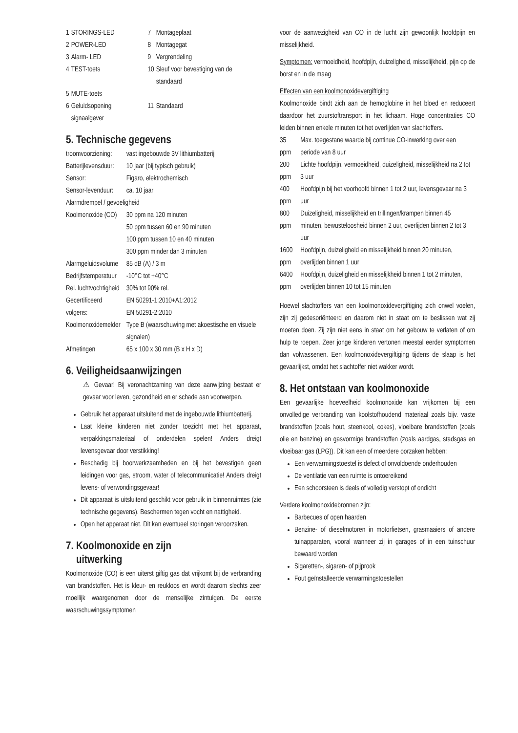| 1 | STORINGS-LED | 7 | Montageplaat |
| 2 | POWER-LED | 8 | Montagegat |
| 3 | Alarm- LED | 9 | Vergrendeling |
| 4 | TEST-toets | 10 | Sleuf voor bevestiging van de standaard |
| 5 | MUTE-toets | | |
| 6 | Geluidsopening signaalgever | 11 | Standaard |
5. Technische gegevens
| troomvoorziening: | vast ingebouwde 3V lithiumbatterij |
| Batterijlevensduur: | 10 jaar (bij typisch gebruik) |
| Sensor: | Figaro, elektrochemisch |
| Sensor-levenduur: | ca. 10 jaar |
| Alarmdrempel / gevoeligheid | |
| Koolmonoxide (CO) | 30 ppm na 120 minuten 50 ppm tussen 60 en 90 minuten 100 ppm tussen 10 en 40 minuten 300 ppm minder dan 3 minuten |
| Alarmgeluidsvolume | 85 dB (A) / 3 m |
| Bedrijfstemperatuur | -10°C tot +40°C |
| Rel. luchtvochtigheid | 30% tot 90% rel. |
| Gecertificeerd volgens: | EN 50291-1:2010+A1:2012 EN 50291-2:2010 |
| Koolmonoxidemelder | Type B (waarschuwing met akoestische en visuele signalen) |
| Afmetingen | 65 x 100 x 30 mm (B x H x D) |
6. Veiligheidsaanwijzingen
⚠ Gevaar! Bij veronachtzaming van deze aanwijzing bestaat er gevaar voor leven, gezondheid en er schade aan voorwerpen.
Gebruik het apparaat uitsluitend met de ingebouwde lithiumbatterij.
Laat kleine kinderen niet zonder toezicht met het apparaat, verpakkingsmateriaal of onderdelen spelen! Anders dreigt levensgevaar door verstikking!
Beschadig bij boorwerkzaamheden en bij het bevestigen geen leidingen voor gas, stroom, water of telecommunicatie! Anders dreigt levens- of verwondingsgevaar!
Dit apparaat is uitsluitend geschikt voor gebruik in binnenruimtes (zie technische gegevens). Beschermen tegen vocht en nattigheid.
Open het apparaat niet. Dit kan eventueel storingen veroorzaken.
7. Koolmonoxide en zijn
uitwerking
Koolmonoxide (CO) is een uiterst giftig gas dat vrijkomt bij de verbranding van brandstoffen. Het is kleur- en reukloos en wordt daarom slechts zeer moeilijk waargenomen door de menselijke zintuigen. De eerste waarschuwingssymptomen
voor de aanwezigheid van CO in de lucht zijn gewoonlijk hoofdpijn en misselijkheid.
Symptomen: vermoeidheid, hoofdpijn, duizeligheid, misselijkheid, pijn op de borst en in de maag
Effecten van een koolmonoxidevergiftiging
Koolmonoxide bindt zich aan de hemoglobine in het bloed en reduceert daardoor het zuurstoftransport in het lichaam. Hoge concentraties CO leiden binnen enkele minuten tot het overlijden van slachtoffers.
| 35 ppm | Max. toegestane waarde bij continue CO-inwerking over een periode van 8 uur |
| 200 ppm | Lichte hoofdpijn, vermoeidheid, duizeligheid, misselijkheid na 2 tot 3 uur |
| 400 ppm | Hoofdpijn bij het voorhoofd binnen 1 tot 2 uur, levensgevaar na 3 uur |
| 800 ppm | Duizeligheid, misselijkheid en trillingen/krampen binnen 45 minuten, bewusteloosheid binnen 2 uur, overlijden binnen 2 tot 3 uur |
| 1600 ppm | Hoofdpijn, duizeligheid en misselijkheid binnen 20 minuten, overlijden binnen 1 uur |
| 6400 ppm | Hoofdpijn, duizeligheid en misselijkheid binnen 1 tot 2 minuten, overlijden binnen 10 tot 15 minuten |
Hoewel slachtoffers van een koolmonoxidevergiftiging zich onwel voelen, zijn zij gedesoriënteerd en daarom niet in staat om te beslissen wat zij moeten doen. Zij zijn niet eens in staat om het gebouw te verlaten of om hulp te roepen. Zeer jonge kinderen vertonen meestal eerder symptomen dan volwassenen. Een koolmonoxidevergiftiging tijdens de slaap is het gevaarlijkst, omdat het slachtoffer niet wakker wordt.
8. Het ontstaan van koolmonoxide
Een gevaarlijke hoeveelheid koolmonoxide kan vrijkomen bij een onvolledige verbranding van koolstofhoudend materiaal zoals bijv. vaste brandstoffen (zoals hout, steenkool, cokes), vloeibare brandstoffen (zoals olie en benzine) en gasvormige brandstoffen (zoals aardgas, stadsgas en vloeibaar gas (LPG)). Dit kan een of meerdere oorzaken hebben:
Een verwarmingstoestel is defect of onvoldoende onderhouden
De ventilatie van een ruimte is ontoereikend
Een schoorsteen is deels of volledig verstopt of ondicht
Verdere koolmonoxidebronnen zijn:
Barbecues of open haarden
Benzine- of dieselmotoren in motorfietsen, grasmaaiers of andere tuinapparaten, vooral wanneer zij in garages of in een tuinschuur bewaard worden
Sigaretten-, sigaren- of pijprook
Fout geïnstalleerde verwarmingstoestellen